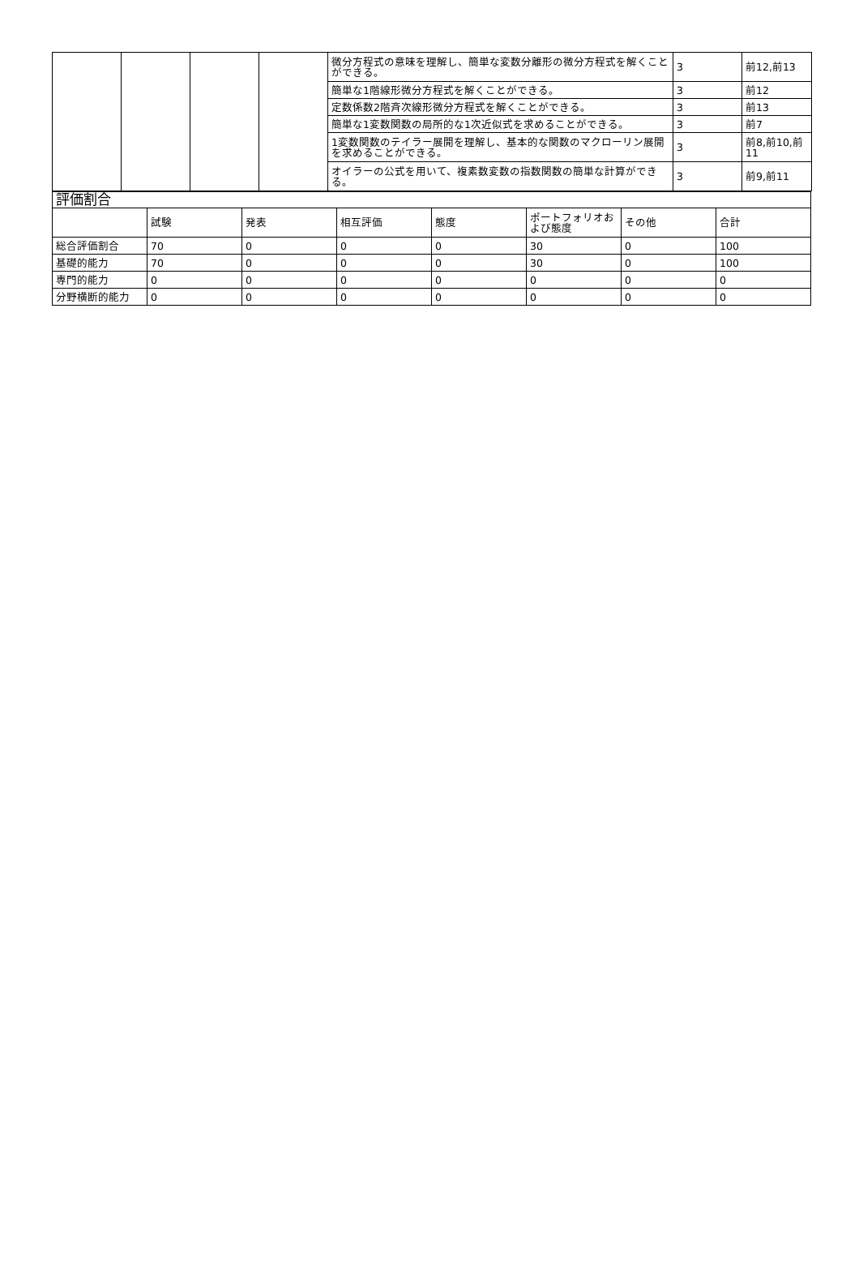| | | | | 微分方程式の意味を理解し、簡単な変数分離形の微分方程式を解くことができる。 | 3 | 前12,前13 |
| | | | | 簡単な1階線形微分方程式を解くことができる。 | 3 | 前12 |
| | | | | 定数係数2階斉次線形微分方程式を解くことができる。 | 3 | 前13 |
| | | | | 簡単な1変数関数の局所的な1次近似式を求めることができる。 | 3 | 前7 |
| | | | | 1変数関数のテイラー展開を理解し、基本的な関数のマクローリン展開を求めることができる。 | 3 | 前8,前10,前11 |
| | | | | オイラーの公式を用いて、複素数変数の指数関数の簡単な計算ができる。 | 3 | 前9,前11 |
| 評価割合 | | | | | | | |
| | 試験 | 発表 | 相互評価 | 態度 | ポートフォリオおよび態度 | その他 | 合計 |
| 総合評価割合 | 70 | 0 | 0 | 0 | 30 | 0 | 100 |
| 基礎的能力 | 70 | 0 | 0 | 0 | 30 | 0 | 100 |
| 専門的能力 | 0 | 0 | 0 | 0 | 0 | 0 | 0 |
| 分野横断的能力 | 0 | 0 | 0 | 0 | 0 | 0 | 0 |